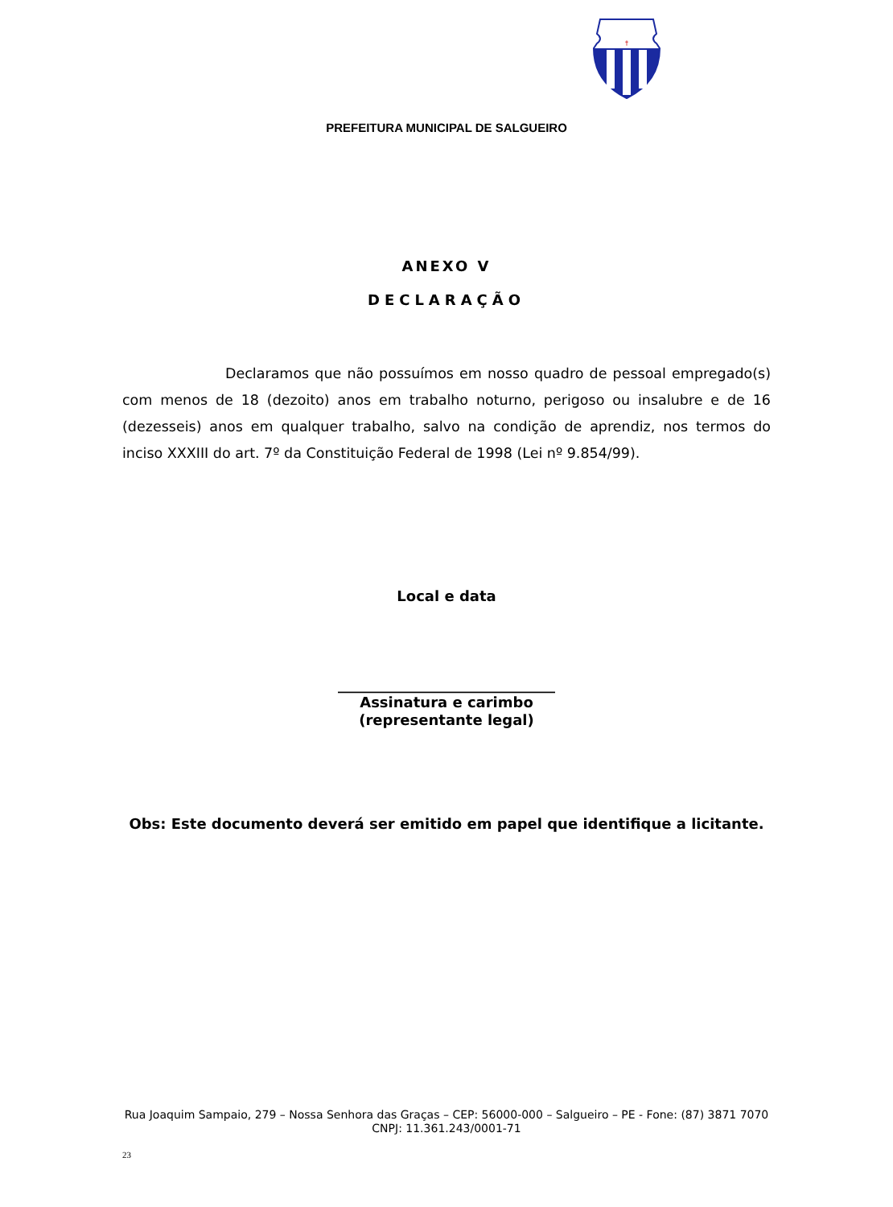†
PREFEITURA MUNICIPAL DE SALGUEIRO
ANEXO V
DECLARAÇÃO
Declaramos que não possuímos em nosso quadro de pessoal empregado(s) com menos de 18 (dezoito) anos em trabalho noturno, perigoso ou insalubre e de 16 (dezesseis) anos em qualquer trabalho, salvo na condição de aprendiz, nos termos do inciso XXXIII do art. 7º da Constituição Federal de 1998 (Lei nº 9.854/99).
Local e data
______________________________
Assinatura e carimbo
(representante legal)
Obs: Este documento deverá ser emitido em papel que identifique a licitante.
Rua Joaquim Sampaio, 279 – Nossa Senhora das Graças – CEP: 56000-000 – Salgueiro – PE - Fone: (87) 3871 7070
CNPJ: 11.361.243/0001-71
23